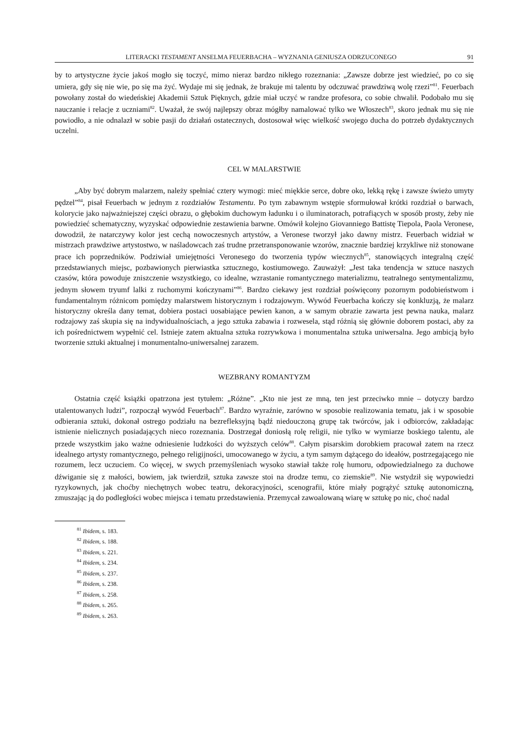LITERACKI TESTAMENT ANSELMA FEUERBACHA – WYZNANIA GENIUSZA ODRZUCONEGO 91
by to artystyczne życie jakoś mogło się toczyć, mimo nieraz bardzo nikłego rozeznania: „Zawsze dobrze jest wiedzieć, po co się umiera, gdy się nie wie, po się ma żyć. Wydaje mi się jednak, że brakuje mi talentu by odczuwać prawdziwą wolę rzezi”<sup>81</sup>. Feuerbach powołany został do wiedeńskiej Akademii Sztuk Pięknych, gdzie miał uczyć w randze profesora, co sobie chwalił. Podobało mu się nauczanie i relacje z uczniami<sup>82</sup>. Uważał, że swój najlepszy obraz mógłby namalować tylko we Włoszech<sup>83</sup>, skoro jednak mu się nie powiodło, a nie odnalazł w sobie pasji do działań ostatecznych, dostosował więc wielkość swojego ducha do potrzeb dydaktycznych uczelni.
CEL W MALARSTWIE
„Aby być dobrym malarzem, należy spełniać cztery wymogi: mieć miękkie serce, dobre oko, lekką rękę i zawsze świeżo umyty pędzel”<sup>84</sup>, pisał Feuerbach w jednym z rozdziałów Testamentu. Po tym zabawnym wstępie sformułował krótki rozdział o barwach, kolorycie jako najważniejszej części obrazu, o głębokim duchowym ładunku i o iluminatorach, potrafiących w sposób prosty, żeby nie powiedzieć schematyczny, wyzyskać odpowiednie zestawienia barwne. Omówił kolejno Giovanniego Battistę Tiepola, Paola Veronese, dowodził, że natarczywy kolor jest cechą nowoczesnych artystów, a Veronese tworzył jako dawny mistrz. Feuerbach widział w mistrzach prawdziwe artystostwo, w naśladowcach zaś trudne przetransponowanie wzorów, znacznie bardziej krzykliwe niż stonowane prace ich poprzedników. Podziwiał umiejętności Veronesego do tworzenia typów wiecznych<sup>85</sup>, stanowiących integralną część przedstawianych miejsc, pozbawionych pierwiastka sztucznego, kostiumowego. Zauważył: „Jest taka tendencja w sztuce naszych czasów, która powoduje zniszczenie wszystkiego, co idealne, wzrastanie romantycznego materializmu, teatralnego sentymentalizmu, jednym słowem tryumf lalki z ruchomymi kończynami”<sup>86</sup>. Bardzo ciekawy jest rozdział poświęcony pozornym podobieństwom i fundamentalnym różnicom pomiędzy malarstwem historycznym i rodzajowym. Wywód Feuerbacha kończy się konkluzją, że malarz historyczny określa dany temat, dobiera postaci uosabiające pewien kanon, a w samym obrazie zawarta jest pewna nauka, malarz rodzajowy zaś skupia się na indywidualnościach, a jego sztuka zabawia i rozwesela, stąd różnią się głównie doborem postaci, aby za ich pośrednictwem wypełnić cel. Istnieje zatem aktualna sztuka rozrywkowa i monumentalna sztuka uniwersalna. Jego ambicją było tworzenie sztuki aktualnej i monumentalno-uniwersalnej zarazem.
WEZBRANY ROMANTYZM
Ostatnia część książki opatrzona jest tytułem: „Różne”. „Kto nie jest ze mną, ten jest przeciwko mnie – dotyczy bardzo utalentowanych ludzi”, rozpoczął wywód Feuerbach<sup>87</sup>. Bardzo wyraźnie, zarówno w sposobie realizowania tematu, jak i w sposobie odbierania sztuki, dokonał ostrego podziału na bezrefleksyjną bądź niedouczoną grupę tak twórców, jak i odbiorców, zakładając istnienie nielicznych posiadających nieco rozeznania. Dostrzegał doniosłą rolę religii, nie tylko w wymiarze boskiego talentu, ale przede wszystkim jako ważne odniesienie ludzkości do wyższych celów<sup>88</sup>. Całym pisarskim dorobkiem pracował zatem na rzecz idealnego artysty romantycznego, pełnego religijności, umocowanego w życiu, a tym samym dążącego do ideałów, postrzegającego nie rozumem, lecz uczuciem. Co więcej, w swych przemyśleniach wysoko stawiał także rolę humoru, odpowiedzialnego za duchowe dźwiganie się z małości, bowiem, jak twierdził, sztuka zawsze stoi na drodze temu, co ziemskie<sup>89</sup>. Nie wstydził się wypowiedzi ryzykownych, jak choćby niechętnych wobec teatru, dekoracyjności, scenografii, które miały pogrążyć sztukę autonomiczną, zmuszając ją do podległości wobec miejsca i tematu przedstawienia. Przemycał zawoalowaną wiarę w sztukę po nic, choć nadal
<sup>81</sup> Ibidem, s. 183.
<sup>82</sup> Ibidem, s. 188.
<sup>83</sup> Ibidem, s. 221.
<sup>84</sup> Ibidem, s. 234.
<sup>85</sup> Ibidem, s. 237.
<sup>86</sup> Ibidem, s. 238.
<sup>87</sup> Ibidem, s. 258.
<sup>88</sup> Ibidem, s. 265.
<sup>89</sup> Ibidem, s. 263.